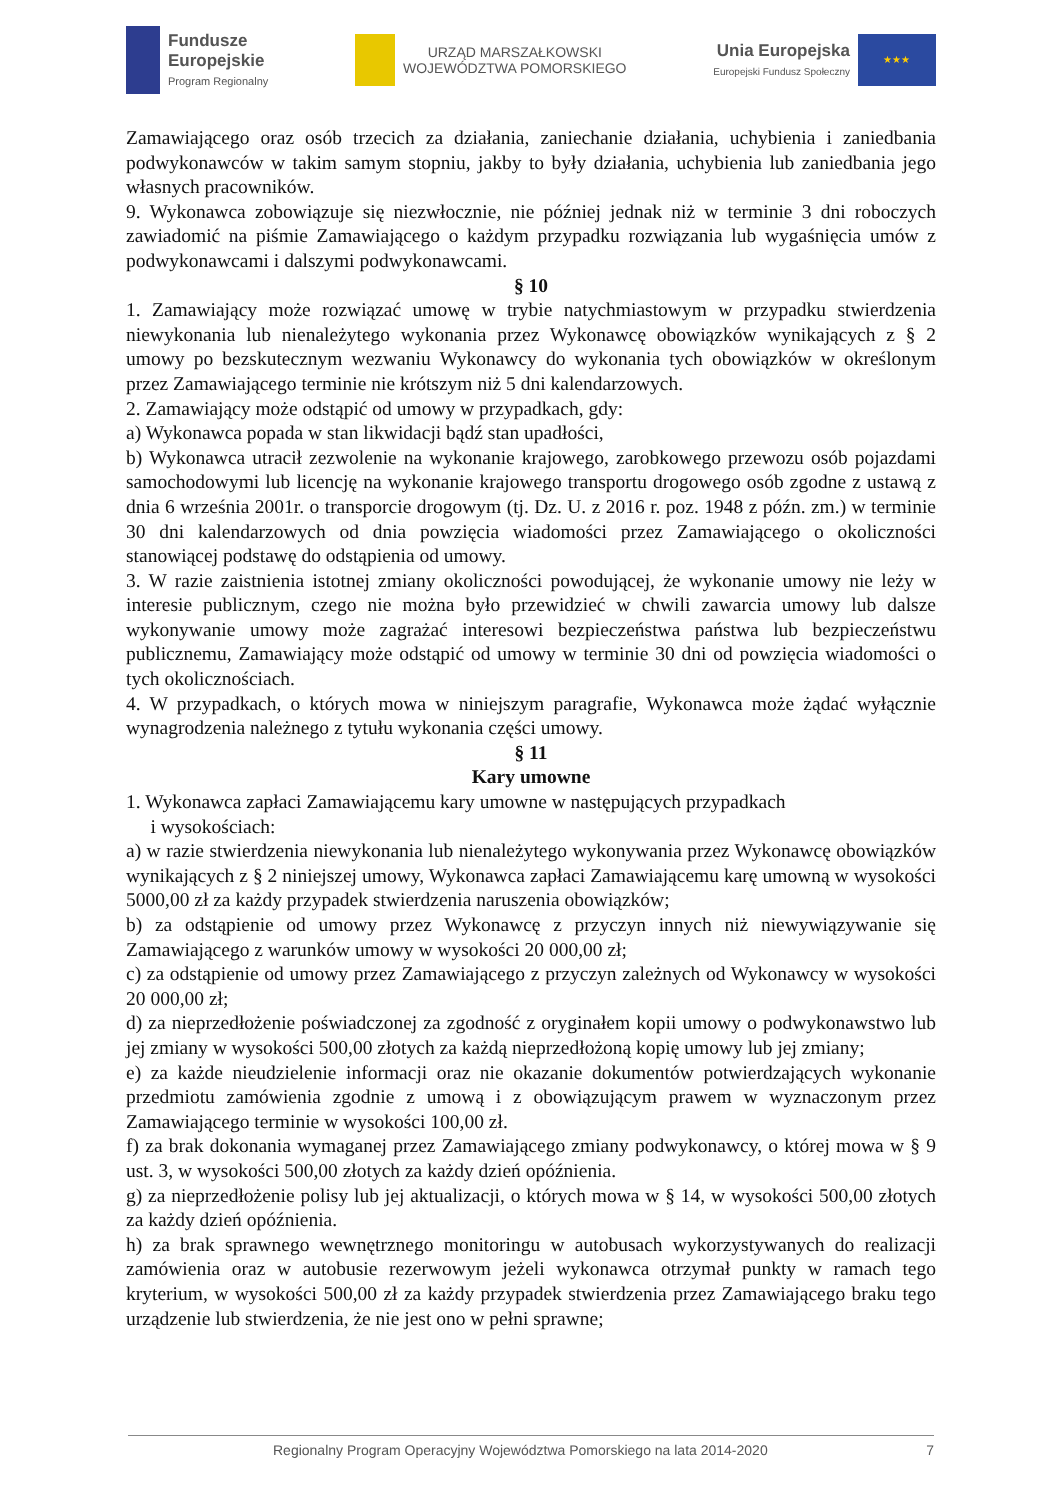Fundusze
Europejskie
Program Regionalny
URZĄD MARSZAŁKOWSKI
WOJEWÓDZTWA POMORSKIEGO
Unia Europejska
Europejski Fundusz Społeczny
★★★
Zamawiającego oraz osób trzecich za działania, zaniechanie działania, uchybienia i zaniedbania podwykonawców w takim samym stopniu, jakby to były działania, uchybienia lub zaniedbania jego własnych pracowników.
9. Wykonawca zobowiązuje się niezwłocznie, nie później jednak niż w terminie 3 dni roboczych zawiadomić na piśmie Zamawiającego o każdym przypadku rozwiązania lub wygaśnięcia umów z podwykonawcami i dalszymi podwykonawcami.
§ 10
1. Zamawiający może rozwiązać umowę w trybie natychmiastowym w przypadku stwierdzenia niewykonania lub nienależytego wykonania przez Wykonawcę obowiązków wynikających z § 2 umowy po bezskutecznym wezwaniu Wykonawcy do wykonania tych obowiązków w określonym przez Zamawiającego terminie nie krótszym niż 5 dni kalendarzowych.
2. Zamawiający może odstąpić od umowy w przypadkach, gdy:
a) Wykonawca popada w stan likwidacji bądź stan upadłości,
b) Wykonawca utracił zezwolenie na wykonanie krajowego, zarobkowego przewozu osób pojazdami samochodowymi lub licencję na wykonanie krajowego transportu drogowego osób zgodne z ustawą z dnia 6 września 2001r. o transporcie drogowym (tj. Dz. U. z 2016 r. poz. 1948 z późn. zm.) w terminie 30 dni kalendarzowych od dnia powzięcia wiadomości przez Zamawiającego o okoliczności stanowiącej podstawę do odstąpienia od umowy.
3. W razie zaistnienia istotnej zmiany okoliczności powodującej, że wykonanie umowy nie leży w interesie publicznym, czego nie można było przewidzieć w chwili zawarcia umowy lub dalsze wykonywanie umowy może zagrażać interesowi bezpieczeństwa państwa lub bezpieczeństwu publicznemu, Zamawiający może odstąpić od umowy w terminie 30 dni od powzięcia wiadomości o tych okolicznościach.
4. W przypadkach, o których mowa w niniejszym paragrafie, Wykonawca może żądać wyłącznie wynagrodzenia należnego z tytułu wykonania części umowy.
§ 11
Kary umowne
1. Wykonawca zapłaci Zamawiającemu kary umowne w następujących przypadkach
i wysokościach:
a) w razie stwierdzenia niewykonania lub nienależytego wykonywania przez Wykonawcę obowiązków wynikających z § 2 niniejszej umowy, Wykonawca zapłaci Zamawiającemu karę umowną w wysokości 5000,00 zł za każdy przypadek stwierdzenia naruszenia obowiązków;
b) za odstąpienie od umowy przez Wykonawcę z przyczyn innych niż niewywiązywanie się Zamawiającego z warunków umowy w wysokości 20 000,00 zł;
c) za odstąpienie od umowy przez Zamawiającego z przyczyn zależnych od Wykonawcy w wysokości 20 000,00 zł;
d) za nieprzedłożenie poświadczonej za zgodność z oryginałem kopii umowy o podwykonawstwo lub jej zmiany w wysokości 500,00 złotych za każdą nieprzedłożoną kopię umowy lub jej zmiany;
e) za każde nieudzielenie informacji oraz nie okazanie dokumentów potwierdzających wykonanie przedmiotu zamówienia zgodnie z umową i z obowiązującym prawem w wyznaczonym przez Zamawiającego terminie w wysokości 100,00 zł.
f) za brak dokonania wymaganej przez Zamawiającego zmiany podwykonawcy, o której mowa w § 9 ust. 3, w wysokości 500,00 złotych za każdy dzień opóźnienia.
g) za nieprzedłożenie polisy lub jej aktualizacji, o których mowa w § 14, w wysokości 500,00 złotych za każdy dzień opóźnienia.
h) za brak sprawnego wewnętrznego monitoringu w autobusach wykorzystywanych do realizacji zamówienia oraz w autobusie rezerwowym jeżeli wykonawca otrzymał punkty w ramach tego kryterium, w wysokości 500,00 zł za każdy przypadek stwierdzenia przez Zamawiającego braku tego urządzenie lub stwierdzenia, że nie jest ono w pełni sprawne;
Regionalny Program Operacyjny Województwa Pomorskiego na lata 2014-2020 7